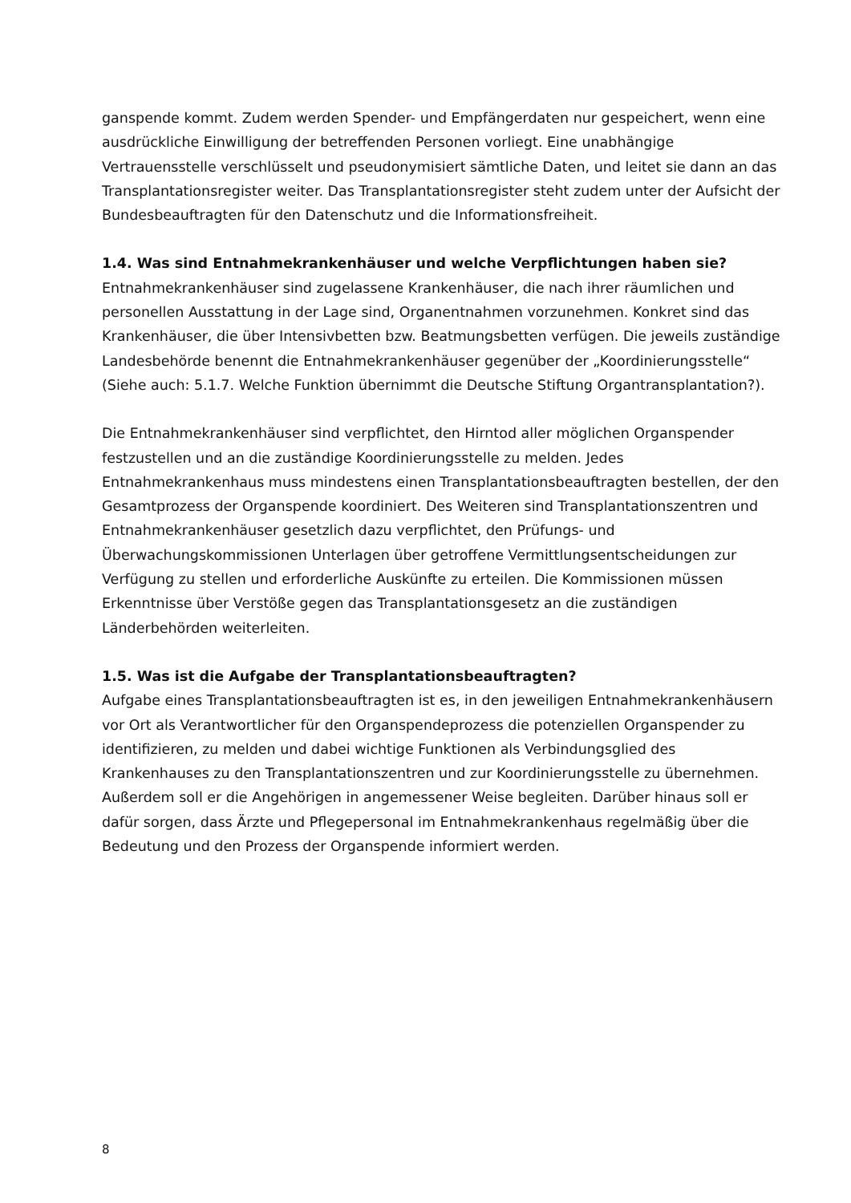ganspende kommt. Zudem werden Spender- und Empfängerdaten nur gespeichert, wenn eine ausdrückliche Einwilligung der betreffenden Personen vorliegt. Eine unabhängige Vertrauensstelle verschlüsselt und pseudonymisiert sämtliche Daten, und leitet sie dann an das Transplantationsregister weiter. Das Transplantationsregister steht zudem unter der Aufsicht der Bundesbeauftragten für den Datenschutz und die Informationsfreiheit.
1.4. Was sind Entnahmekrankenhäuser und welche Verpflichtungen haben sie?
Entnahmekrankenhäuser sind zugelassene Krankenhäuser, die nach ihrer räumlichen und personellen Ausstattung in der Lage sind, Organentnahmen vorzunehmen. Konkret sind das Krankenhäuser, die über Intensivbetten bzw. Beatmungsbetten verfügen. Die jeweils zuständige Landesbehörde benennt die Entnahmekrankenhäuser gegenüber der „Koordinierungsstelle“ (Siehe auch: 5.1.7. Welche Funktion übernimmt die Deutsche Stiftung Organtransplantation?).
Die Entnahmekrankenhäuser sind verpflichtet, den Hirntod aller möglichen Organspender festzustellen und an die zuständige Koordinierungsstelle zu melden. Jedes Entnahmekrankenhaus muss mindestens einen Transplantationsbeauftragten bestellen, der den Gesamtprozess der Organspende koordiniert. Des Weiteren sind Transplantationszentren und Entnahmekrankenhäuser gesetzlich dazu verpflichtet, den Prüfungs- und Überwachungskommissionen Unterlagen über getroffene Vermittlungsentscheidungen zur Verfügung zu stellen und erforderliche Auskünfte zu erteilen. Die Kommissionen müssen Erkenntnisse über Verstöße gegen das Transplantationsgesetz an die zuständigen Länderbehörden weiterleiten.
1.5. Was ist die Aufgabe der Transplantationsbeauftragten?
Aufgabe eines Transplantationsbeauftragten ist es, in den jeweiligen Entnahmekrankenhäusern vor Ort als Verantwortlicher für den Organspendeprozess die potenziellen Organspender zu identifizieren, zu melden und dabei wichtige Funktionen als Verbindungsglied des Krankenhauses zu den Transplantationszentren und zur Koordinierungsstelle zu übernehmen. Außerdem soll er die Angehörigen in angemessener Weise begleiten. Darüber hinaus soll er dafür sorgen, dass Ärzte und Pflegepersonal im Entnahmekrankenhaus regelmäßig über die Bedeutung und den Prozess der Organspende informiert werden.
8